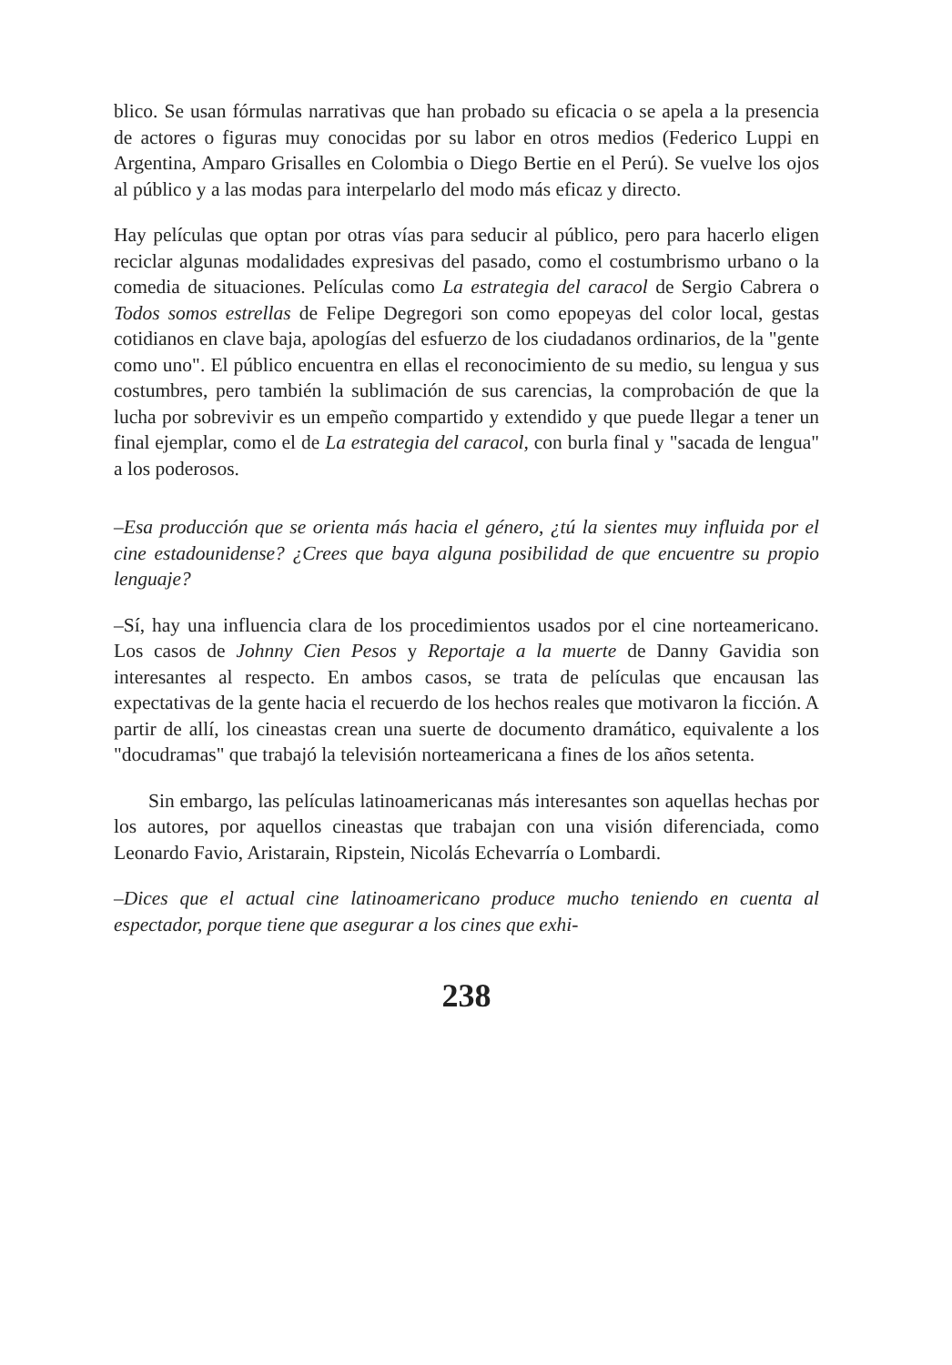blico. Se usan fórmulas narrativas que han probado su eficacia o se apela a la presencia de actores o figuras muy conocidas por su labor en otros medios (Federico Luppi en Argentina, Amparo Grisalles en Colombia o Diego Bertie en el Perú). Se vuelve los ojos al público y a las modas para interpelarlo del modo más eficaz y directo.
Hay películas que optan por otras vías para seducir al público, pero para hacerlo eligen reciclar algunas modalidades expresivas del pasado, como el costumbrismo urbano o la comedia de situaciones. Películas como La estrategia del caracol de Sergio Cabrera o Todos somos estrellas de Felipe Degregori son como epopeyas del color local, gestas cotidianos en clave baja, apologías del esfuerzo de los ciudadanos ordinarios, de la "gente como uno". El público encuentra en ellas el reconocimiento de su medio, su lengua y sus costumbres, pero también la sublimación de sus carencias, la comprobación de que la lucha por sobrevivir es un empeño compartido y extendido y que puede llegar a tener un final ejemplar, como el de La estrategia del caracol, con burla final y "sacada de lengua" a los poderosos.
–Esa producción que se orienta más hacia el género, ¿tú la sientes muy influida por el cine estadounidense? ¿Crees que baya alguna posibilidad de que encuentre su propio lenguaje?
–Sí, hay una influencia clara de los procedimientos usados por el cine norteamericano. Los casos de Johnny Cien Pesos y Reportaje a la muerte de Danny Gavidia son interesantes al respecto. En ambos casos, se trata de películas que encausan las expectativas de la gente hacia el recuerdo de los hechos reales que motivaron la ficción. A partir de allí, los cineastas crean una suerte de documento dramático, equivalente a los "docudramas" que trabajó la televisión norteamericana a fines de los años setenta.
Sin embargo, las películas latinoamericanas más interesantes son aquellas hechas por los autores, por aquellos cineastas que trabajan con una visión diferenciada, como Leonardo Favio, Aristarain, Ripstein, Nicolás Echevarría o Lombardi.
–Dices que el actual cine latinoamericano produce mucho teniendo en cuenta al espectador, porque tiene que asegurar a los cines que exhi-
238